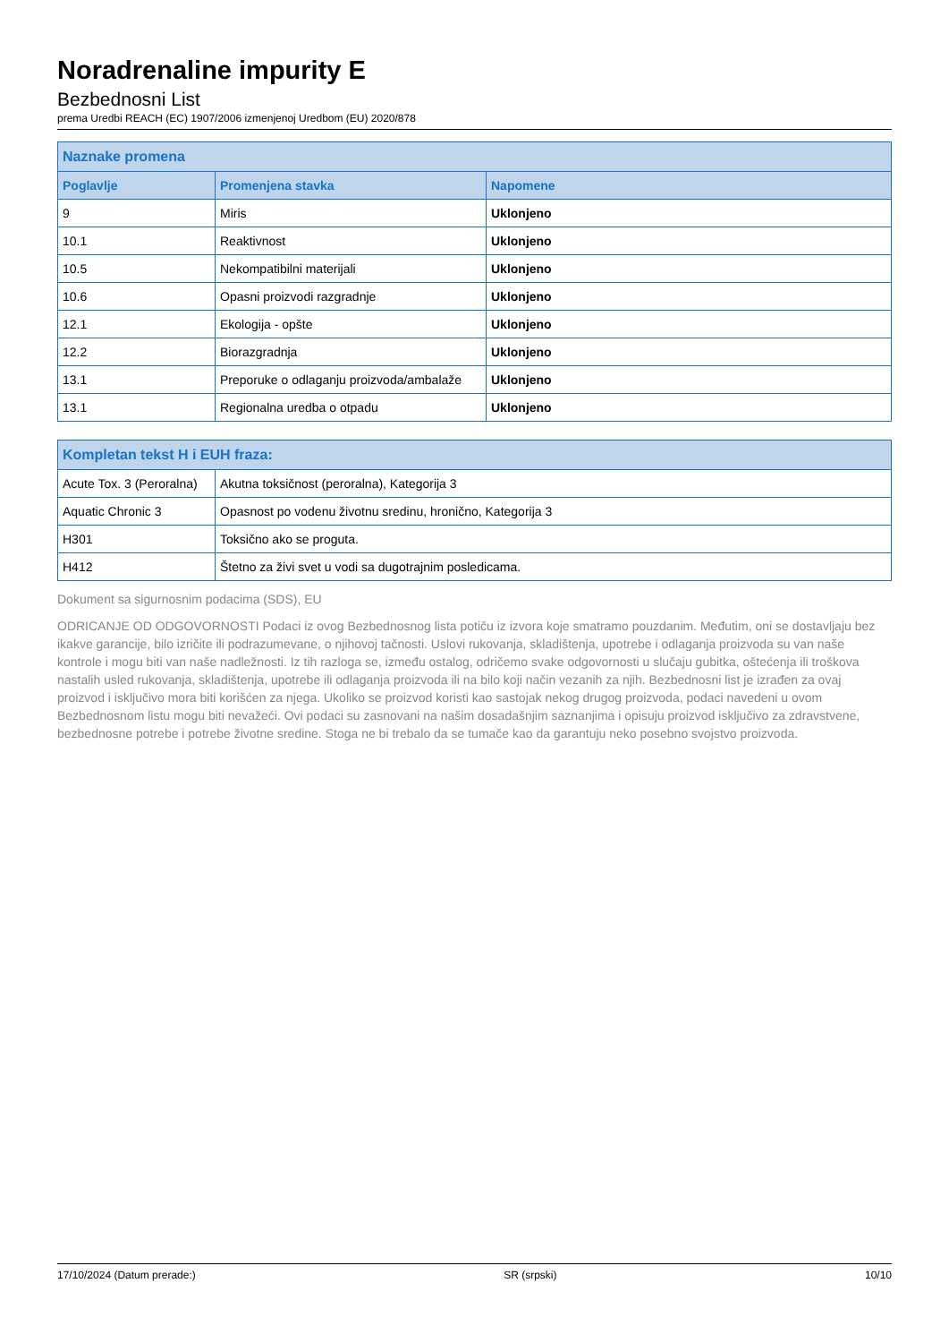Noradrenaline impurity E
Bezbednosni List
prema Uredbi REACH (EC) 1907/2006 izmenjenoj Uredbom (EU) 2020/878
| Naznake promena | | |
| --- | --- | --- |
| Poglavlje | Promenjena stavka | Napomene |
| 9 | Miris | Uklonjeno |
| 10.1 | Reaktivnost | Uklonjeno |
| 10.5 | Nekompatibilni materijali | Uklonjeno |
| 10.6 | Opasni proizvodi razgradnje | Uklonjeno |
| 12.1 | Ekologija - opšte | Uklonjeno |
| 12.2 | Biorazgradnja | Uklonjeno |
| 13.1 | Preporuke o odlaganju proizvoda/ambalaže | Uklonjeno |
| 13.1 | Regionalna uredba o otpadu | Uklonjeno |
| Kompletan tekst H i EUH fraza: | |
| --- | --- |
| Acute Tox. 3 (Peroralna) | Akutna toksičnost (peroralna), Kategorija 3 |
| Aquatic Chronic 3 | Opasnost po vodenu životnu sredinu, hronično, Kategorija 3 |
| H301 | Toksično ako se proguta. |
| H412 | Štetno za živi svet u vodi sa dugotrajnim posledicama. |
Dokument sa sigurnosnim podacima (SDS), EU
ODRICANJE OD ODGOVORNOSTI Podaci iz ovog Bezbednosnog lista potiču iz izvora koje smatramo pouzdanim. Međutim, oni se dostavljaju bez ikakve garancije, bilo izričite ili podrazumevane, o njihovoj tačnosti. Uslovi rukovanja, skladištenja, upotrebe i odlaganja proizvoda su van naše kontrole i mogu biti van naše nadležnosti. Iz tih razloga se, između ostalog, odričemo svake odgovornosti u slučaju gubitka, oštećenja ili troškova nastalih usled rukovanja, skladištenja, upotrebe ili odlaganja proizvoda ili na bilo koji način vezanih za njih. Bezbednosni list je izrađen za ovaj proizvod i isključivo mora biti korišćen za njega. Ukoliko se proizvod koristi kao sastojak nekog drugog proizvoda, podaci navedeni u ovom Bezbednosnom listu mogu biti nevažeći. Ovi podaci su zasnovani na našim dosadašnjim saznanjima i opisuju proizvod isključivo za zdravstvene, bezbednosne potrebe i potrebe životne sredine. Stoga ne bi trebalo da se tumače kao da garantuju neko posebno svojstvo proizvoda.
17/10/2024 (Datum prerade:) SR (srpski) 10/10